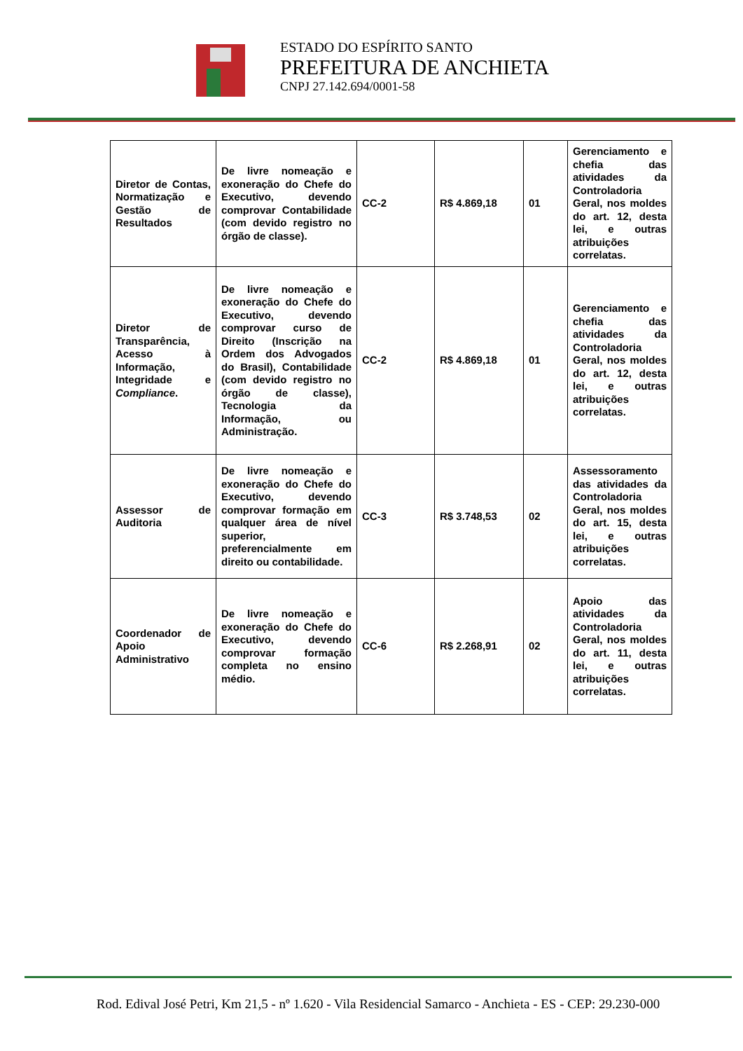ESTADO DO ESPÍRITO SANTO
PREFEITURA DE ANCHIETA
CNPJ 27.142.694/0001-58
| Diretor de Contas, Normatização e Gestão de Resultados | De livre nomeação e exoneração do Chefe do Executivo, devendo comprovar Contabilidade (com devido registro no órgão de classe). | CC-2 | R$ 4.869,18 | 01 | Gerenciamento e chefia das atividades da Controladoria Geral, nos moldes do art. 12, desta lei, e outras atribuições correlatas. |
| Diretor de Transparência, Acesso à Informação, Integridade e Compliance . | De livre nomeação e exoneração do Chefe do Executivo, devendo comprovar curso de Direito (Inscrição na Ordem dos Advogados do Brasil), Contabilidade (com devido registro no órgão de classe), Tecnologia da Informação, ou Administração. | CC-2 | R$ 4.869,18 | 01 | Gerenciamento e chefia das atividades da Controladoria Geral, nos moldes do art. 12, desta lei, e outras atribuições correlatas. |
| Assessor de Auditoria | De livre nomeação e exoneração do Chefe do Executivo, devendo comprovar formação em qualquer área de nível superior, preferencialmente em direito ou contabilidade. | CC-3 | R$ 3.748,53 | 02 | Assessoramento das atividades da Controladoria Geral, nos moldes do art. 15, desta lei, e outras atribuições correlatas. |
| Coordenador de Apoio Administrativo | De livre nomeação e exoneração do Chefe do Executivo, devendo comprovar formação completa no ensino médio. | CC-6 | R$ 2.268,91 | 02 | Apoio das atividades da Controladoria Geral, nos moldes do art. 11, desta lei, e outras atribuições correlatas. |
Rod. Edival José Petri, Km 21,5 - nº 1.620 - Vila Residencial Samarco - Anchieta - ES - CEP: 29.230-000